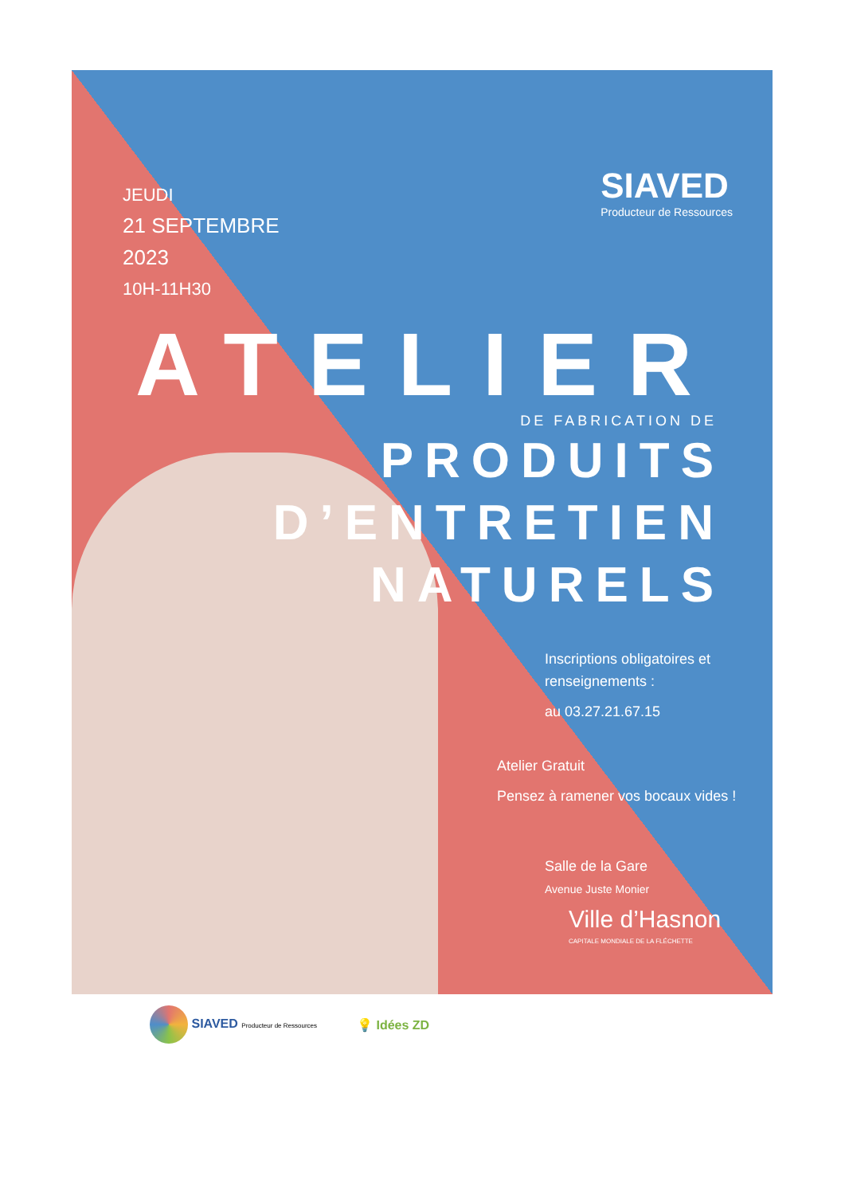SIAVED
Producteur de Ressources
JEUDI
21 SEPTEMBRE
2023
10H-11H30
ATELIER
DE FABRICATION DE
PRODUITS
D’ENTRETIEN
NATURELS
Inscriptions obligatoires et
renseignements :
au 03.27.21.67.15
Atelier Gratuit
Pensez à ramener vos bocaux vides !
Salle de la Gare
Avenue Juste Monier
Ville d’Hasnon
CAPITALE MONDIALE DE LA FLÉCHETTE
SIAVED Producteur de Ressources
💡 Idées ZD